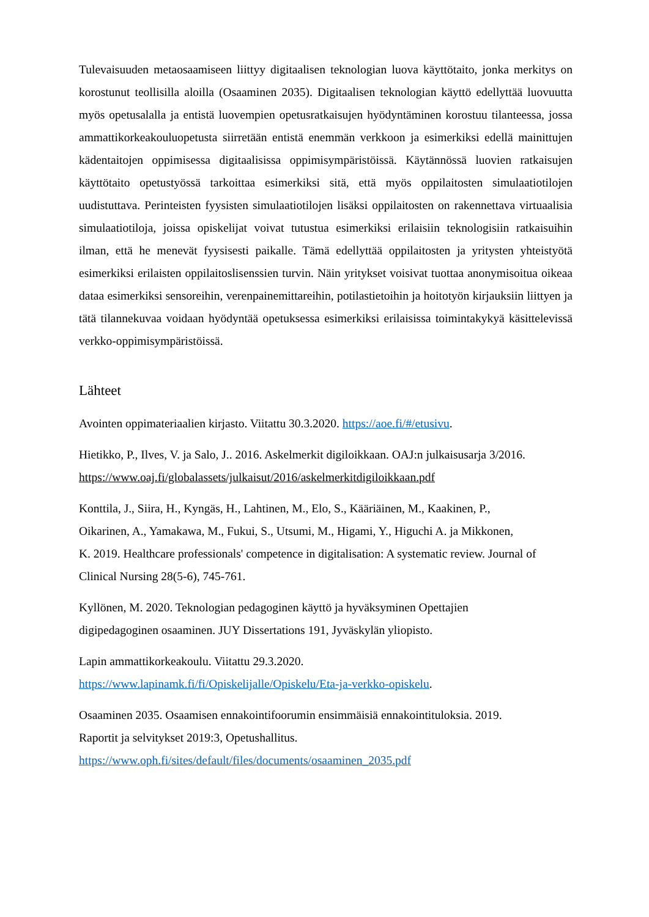Tulevaisuuden metaosaamiseen liittyy digitaalisen teknologian luova käyttötaito, jonka merkitys on korostunut teollisilla aloilla (Osaaminen 2035). Digitaalisen teknologian käyttö edellyttää luovuutta myös opetusalalla ja entistä luovempien opetusratkaisujen hyödyntäminen korostuu tilanteessa, jossa ammattikorkeakouluopetusta siirretään entistä enemmän verkkoon ja esimerkiksi edellä mainittujen kädentaitojen oppimisessa digitaalisissa oppimisympäristöissä. Käytännössä luovien ratkaisujen käyttötaito opetustyössä tarkoittaa esimerkiksi sitä, että myös oppilaitosten simulaatiotilojen uudistuttava. Perinteisten fyysisten simulaatiotilojen lisäksi oppilaitosten on rakennettava virtuaalisia simulaatiotiloja, joissa opiskelijat voivat tutustua esimerkiksi erilaisiin teknologisiin ratkaisuihin ilman, että he menevät fyysisesti paikalle. Tämä edellyttää oppilaitosten ja yritysten yhteistyötä esimerkiksi erilaisten oppilaitoslisenssien turvin. Näin yritykset voisivat tuottaa anonymisoitua oikeaa dataa esimerkiksi sensoreihin, verenpainemittareihin, potilastietoihin ja hoitotyön kirjauksiin liittyen ja tätä tilannekuvaa voidaan hyödyntää opetuksessa esimerkiksi erilaisissa toimintakykyä käsittelevissä verkko-oppimisympäristöissä.
Lähteet
Avointen oppimateriaalien kirjasto. Viitattu 30.3.2020. https://aoe.fi/#/etusivu.
Hietikko, P., Ilves, V. ja Salo, J.. 2016. Askelmerkit digiloikkaan. OAJ:n julkaisusarja 3/2016. https://www.oaj.fi/globalassets/julkaisut/2016/askelmerkitdigiloikkaan.pdf
Konttila, J., Siira, H., Kyngäs, H., Lahtinen, M., Elo, S., Kääriäinen, M., Kaakinen, P.,
Oikarinen, A., Yamakawa, M., Fukui, S., Utsumi, M., Higami, Y., Higuchi A. ja Mikkonen,
K. 2019. Healthcare professionals' competence in digitalisation: A systematic review. Journal of Clinical Nursing 28(5-6), 745-761.
Kyllönen, M. 2020. Teknologian pedagoginen käyttö ja hyväksyminen Opettajien
digipedagoginen osaaminen. JUY Dissertations 191, Jyväskylän yliopisto.
Lapin ammattikorkeakoulu. Viitattu 29.3.2020.
https://www.lapinamk.fi/fi/Opiskelijalle/Opiskelu/Eta-ja-verkko-opiskelu.
Osaaminen 2035. Osaamisen ennakointifoorumin ensimmäisiä ennakointituloksia. 2019.
Raportit ja selvitykset 2019:3, Opetushallitus.
https://www.oph.fi/sites/default/files/documents/osaaminen_2035.pdf